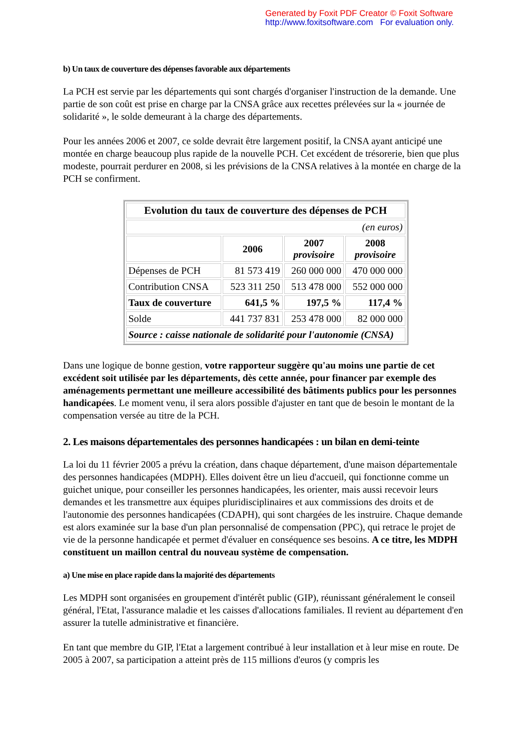Generated by Foxit PDF Creator © Foxit Software
http://www.foxitsoftware.com For evaluation only.
b) Un taux de couverture des dépenses favorable aux départements
La PCH est servie par les départements qui sont chargés d'organiser l'instruction de la demande. Une partie de son coût est prise en charge par la CNSA grâce aux recettes prélevées sur la « journée de solidarité », le solde demeurant à la charge des départements.
Pour les années 2006 et 2007, ce solde devrait être largement positif, la CNSA ayant anticipé une montée en charge beaucoup plus rapide de la nouvelle PCH. Cet excédent de trésorerie, bien que plus modeste, pourrait perdurer en 2008, si les prévisions de la CNSA relatives à la montée en charge de la PCH se confirment.
| Evolution du taux de couverture des dépenses de PCH | | | |
| --- | --- | --- | --- |
| (en euros) | | | |
| | 2006 | 2007 provisoire | 2008 provisoire |
| Dépenses de PCH | 81 573 419 | 260 000 000 | 470 000 000 |
| Contribution CNSA | 523 311 250 | 513 478 000 | 552 000 000 |
| Taux de couverture | 641,5 % | 197,5 % | 117,4 % |
| Solde | 441 737 831 | 253 478 000 | 82 000 000 |
| Source : caisse nationale de solidarité pour l'autonomie (CNSA) | | | |
Dans une logique de bonne gestion, votre rapporteur suggère qu'au moins une partie de cet excédent soit utilisée par les départements, dès cette année, pour financer par exemple des aménagements permettant une meilleure accessibilité des bâtiments publics pour les personnes handicapées. Le moment venu, il sera alors possible d'ajuster en tant que de besoin le montant de la compensation versée au titre de la PCH.
2. Les maisons départementales des personnes handicapées : un bilan en demi-teinte
La loi du 11 février 2005 a prévu la création, dans chaque département, d'une maison départementale des personnes handicapées (MDPH). Elles doivent être un lieu d'accueil, qui fonctionne comme un guichet unique, pour conseiller les personnes handicapées, les orienter, mais aussi recevoir leurs demandes et les transmettre aux équipes pluridisciplinaires et aux commissions des droits et de l'autonomie des personnes handicapées (CDAPH), qui sont chargées de les instruire. Chaque demande est alors examinée sur la base d'un plan personnalisé de compensation (PPC), qui retrace le projet de vie de la personne handicapée et permet d'évaluer en conséquence ses besoins. A ce titre, les MDPH constituent un maillon central du nouveau système de compensation.
a) Une mise en place rapide dans la majorité des départements
Les MDPH sont organisées en groupement d'intérêt public (GIP), réunissant généralement le conseil général, l'Etat, l'assurance maladie et les caisses d'allocations familiales. Il revient au département d'en assurer la tutelle administrative et financière.
En tant que membre du GIP, l'Etat a largement contribué à leur installation et à leur mise en route. De 2005 à 2007, sa participation a atteint près de 115 millions d'euros (y compris les